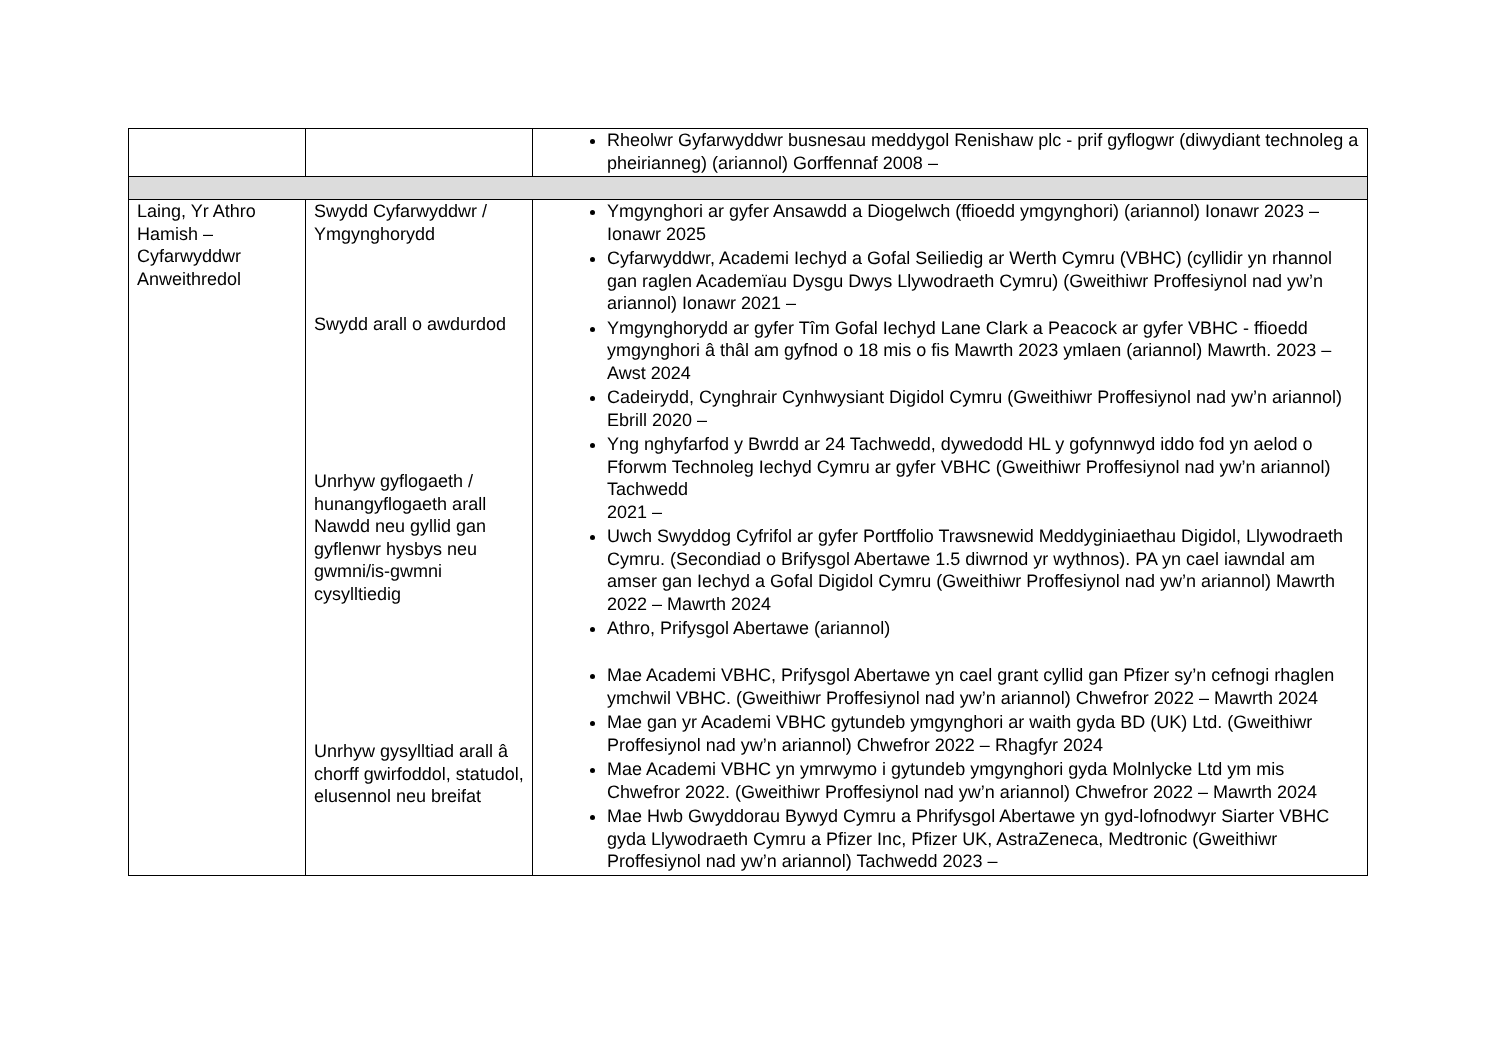| | | Rheolwr Gyfarwyddwr busnesau meddygol Renishaw plc - prif gyflogwr (diwydiant technoleg a pheirianneg) (ariannol) Gorffennaf 2008 – |
| Laing, Yr Athro Hamish – Cyfarwyddwr Anweithredol | Swydd Cyfarwyddwr / Ymgynghorydd Swydd arall o awdurdod Unrhyw gyflogaeth / hunangyflogaeth arall Nawdd neu gyllid gan gyflenwr hysbys neu gwmni/is-gwmni cysylltiedig Unrhyw gysylltiad arall â chorff gwirfoddol, statudol, elusennol neu breifat | Ymgynghori ar gyfer Ansawdd a Diogelwch (ffioedd ymgynghori) (ariannol) Ionawr 2023 – Ionawr 2025 Cyfarwyddwr, Academi Iechyd a Gofal Seiliedig ar Werth Cymru (VBHC) (cyllidir yn rhannol gan raglen Academïau Dysgu Dwys Llywodraeth Cymru) (Gweithiwr Proffesiynol nad yw’n ariannol) Ionawr 2021 – Ymgynghorydd ar gyfer Tîm Gofal Iechyd Lane Clark a Peacock ar gyfer VBHC - ffioedd ymgynghori â thâl am gyfnod o 18 mis o fis Mawrth 2023 ymlaen (ariannol) Mawrth. 2023 – Awst 2024 Cadeirydd, Cynghrair Cynhwysiant Digidol Cymru (Gweithiwr Proffesiynol nad yw’n ariannol) Ebrill 2020 – Yng nghyfarfod y Bwrdd ar 24 Tachwedd, dywedodd HL y gofynnwyd iddo fod yn aelod o Fforwm Technoleg Iechyd Cymru ar gyfer VBHC (Gweithiwr Proffesiynol nad yw’n ariannol) Tachwedd 2021 – Uwch Swyddog Cyfrifol ar gyfer Portffolio Trawsnewid Meddyginiaethau Digidol, Llywodraeth Cymru. (Secondiad o Brifysgol Abertawe 1.5 diwrnod yr wythnos). PA yn cael iawndal am amser gan Iechyd a Gofal Digidol Cymru (Gweithiwr Proffesiynol nad yw’n ariannol) Mawrth 2022 – Mawrth 2024 Athro, Prifysgol Abertawe (ariannol) Mae Academi VBHC, Prifysgol Abertawe yn cael grant cyllid gan Pfizer sy’n cefnogi rhaglen ymchwil VBHC. (Gweithiwr Proffesiynol nad yw’n ariannol) Chwefror 2022 – Mawrth 2024 Mae gan yr Academi VBHC gytundeb ymgynghori ar waith gyda BD (UK) Ltd. (Gweithiwr Proffesiynol nad yw’n ariannol) Chwefror 2022 – Rhagfyr 2024 Mae Academi VBHC yn ymrwymo i gytundeb ymgynghori gyda Molnlycke Ltd ym mis Chwefror 2022. (Gweithiwr Proffesiynol nad yw’n ariannol) Chwefror 2022 – Mawrth 2024 Mae Hwb Gwyddorau Bywyd Cymru a Phrifysgol Abertawe yn gyd-lofnodwyr Siarter VBHC gyda Llywodraeth Cymru a Pfizer Inc, Pfizer UK, AstraZeneca, Medtronic (Gweithiwr Proffesiynol nad yw’n ariannol) Tachwedd 2023 – |